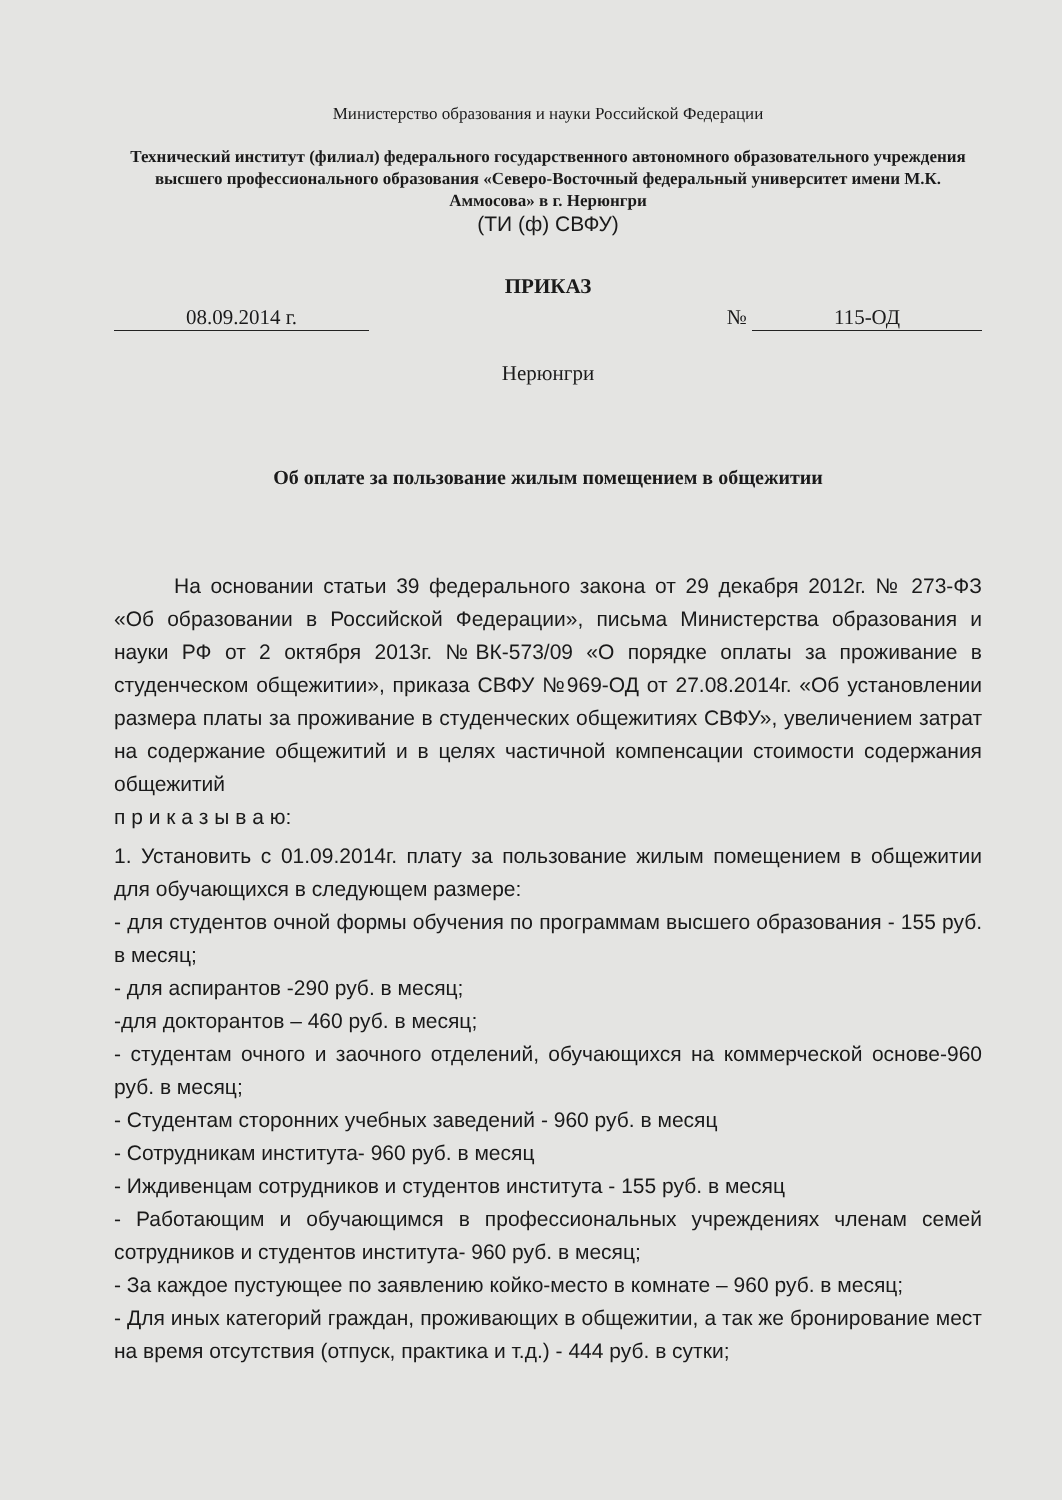Министерство образования и науки Российской Федерации
Технический институт (филиал) федерального государственного автономного образовательного учреждения высшего профессионального образования «Северо-Восточный федеральный университет имени М.К. Аммосова» в г. Нерюнгри
(ТИ (ф) СВФУ)
ПРИКАЗ
08.09.2014 г. № 115-ОД
Нерюнгри
Об оплате за пользование жилым помещением в общежитии
На основании статьи 39 федерального закона от 29 декабря 2012г. № 273-ФЗ «Об образовании в Российской Федерации», письма Министерства образования и науки РФ от 2 октября 2013г. №ВК-573/09 «О порядке оплаты за проживание в студенческом общежитии», приказа СВФУ №969-ОД от 27.08.2014г. «Об установлении размера платы за проживание в студенческих общежитиях СВФУ», увеличением затрат на содержание общежитий и в целях частичной компенсации стоимости содержания общежитий
п р и к а з ы в а ю:
1. Установить с 01.09.2014г. плату за пользование жилым помещением в общежитии для обучающихся в следующем размере:
- для студентов очной формы обучения по программам высшего образования - 155 руб. в месяц;
- для аспирантов -290 руб. в месяц;
-для докторантов – 460 руб. в месяц;
- студентам очного и заочного отделений, обучающихся на коммерческой основе-960 руб. в месяц;
- Студентам сторонних учебных заведений - 960 руб. в месяц
- Сотрудникам института- 960 руб. в месяц
- Иждивенцам сотрудников и студентов института - 155 руб. в месяц
- Работающим и обучающимся в профессиональных учреждениях членам семей сотрудников и студентов института- 960 руб. в месяц;
- За каждое пустующее по заявлению койко-место в комнате – 960 руб. в месяц;
- Для иных категорий граждан, проживающих в общежитии, а так же бронирование мест на время отсутствия (отпуск, практика и т.д.) - 444 руб. в сутки;